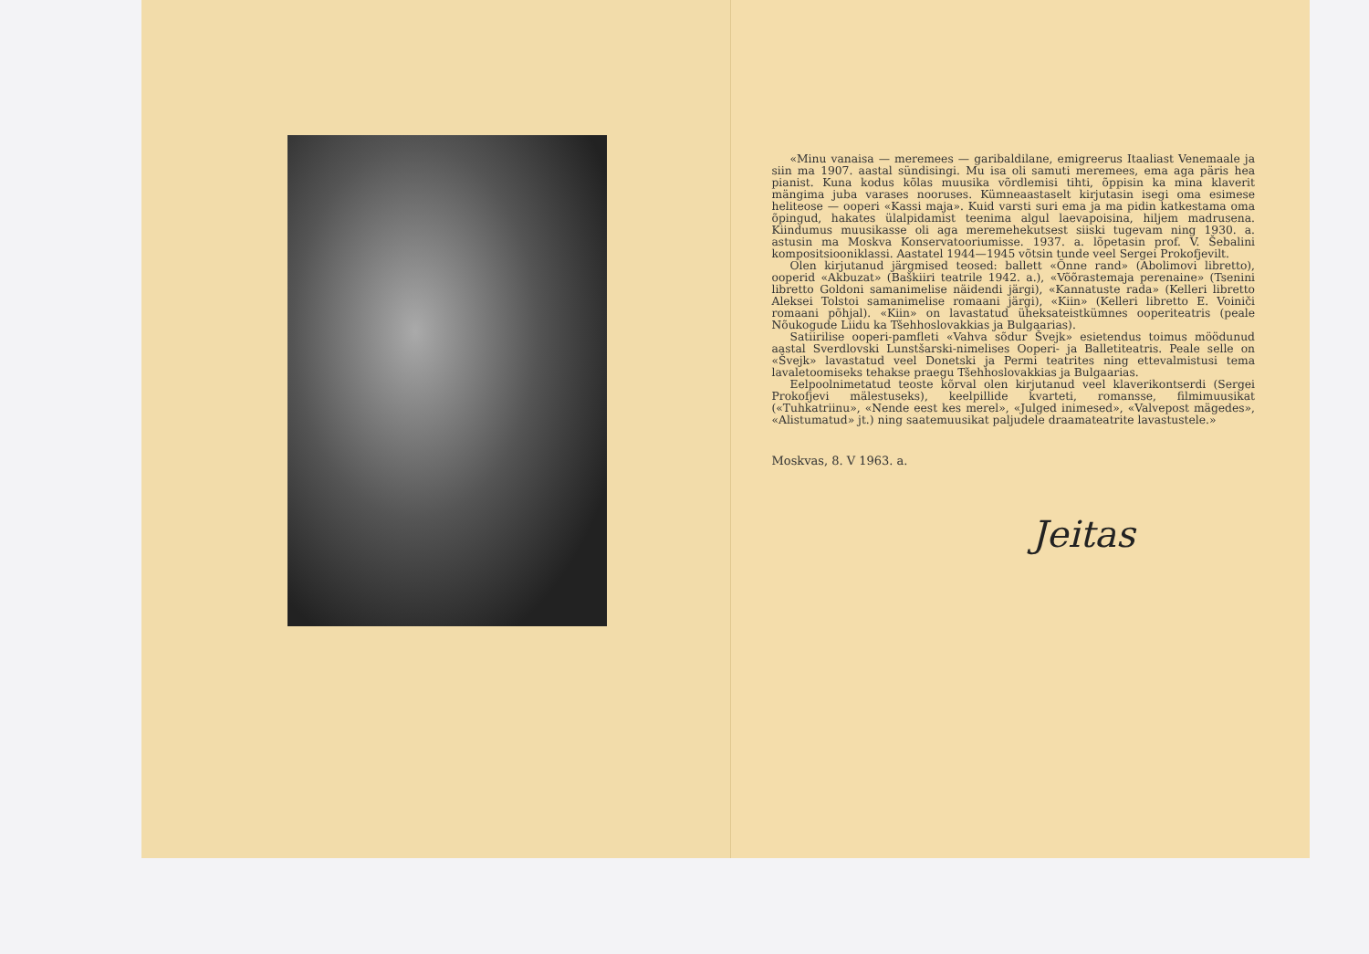«Minu vanaisa — meremees — garibaldilane, emigreerus Itaaliast Venemaale ja siin ma 1907. aastal sündisingi. Mu isa oli samuti meremees, ema aga päris hea pianist. Kuna kodus kõlas muusika võrdlemisi tihti, õppisin ka mina klaverit mängima juba varases nooruses. Kümneaastaselt kirjutasin isegi oma esimese heliteose — ooperi «Kassi maja». Kuid varsti suri ema ja ma pidin katkestama oma õpingud, hakates ülalpidamist teenima algul laevapoisina, hiljem madrusena. Kiindumus muusikasse oli aga meremehekutsest siiski tugevam ning 1930. a. astusin ma Moskva Konservatooriumisse. 1937. a. lõpetasin prof. V. Šebalini kompositsiooniklassi. Aastatel 1944—1945 võtsin tunde veel Sergei Prokofjevilt.
Olen kirjutanud järgmised teosed: ballett «Õnne rand» (Abolimovi libretto), ooperid «Akbuzat» (Baškiiri teatrile 1942. a.), «Võõrastemaja perenaine» (Tsenini libretto Goldoni samanimelise näidendi järgi), «Kannatuste rada» (Kelleri libretto Aleksei Tolstoi samanimelise romaani järgi), «Kiin» (Kelleri libretto E. Voiniči romaani põhjal). «Kiin» on lavastatud üheksateistkümnes ooperiteatris (peale Nõukogude Liidu ka Tšehhoslovakkias ja Bulgaarias).
Satiirilise ooperi-pamfleti «Vahva sõdur Švejk» esietendus toimus möödunud aastal Sverdlovski Lunstšarski-nimelises Ooperi- ja Balletiteatris. Peale selle on «Švejk» lavastatud veel Donetski ja Permi teatrites ning ettevalmistusi tema lavaletoomiseks tehakse praegu Tšehhoslovakkias ja Bulgaarias.
Eelpoolnimetatud teoste kõrval olen kirjutanud veel klaverikontserdi (Sergei Prokofjevi mälestuseks), keelpillide kvarteti, romansse, filmimuusikat («Tuhkatriinu», «Nende eest kes merel», «Julged inimesed», «Valvepost mägedes», «Alistumatud» jt.) ning saatemuusikat paljudele draamateatrite lavastustele.»
Moskvas, 8. V 1963. a.
Jeitas